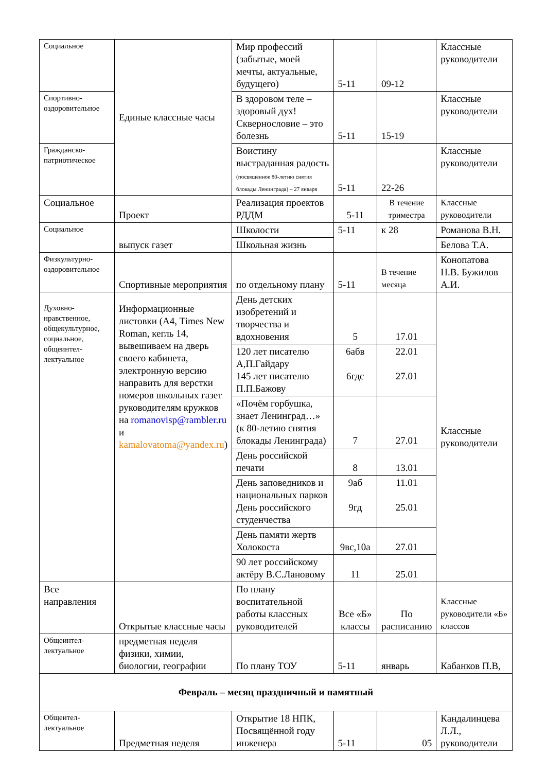| Социальное | Единые классные часы | Мир профессий (забытые, моей мечты, актуальные, будущего) | 5-11 | 09-12 | Классные руководители |
| Спортивно-оздоровительное | | В здоровом теле – здоровый дух! Сквернословие – это болезнь | 5-11 | 15-19 | Классные руководители |
| Гражданско-патриотическое | | Воистину выстраданная радость (посвященное 80-летию снятия блокады Ленинграда) – 27 января | 5-11 | 22-26 | Классные руководители |
| Социальное | Проект | Реализация проектов РДДМ | 5-11 | В течение триместра | Классные руководители |
| Социальное | выпуск газет | Школости | 5-11 | к 28 | Романова В.Н. |
| | | Школьная жизнь | | | Белова Т.А. |
| Физкультурно-оздоровительное | Спортивные мероприятия | по отдельному плану | 5-11 | В течение месяца | Конопатова Н.В. Бужилов А.И. |
| Духовно-нравственное, общекультурное, социальное, общеинтел-лектуальное | Информационные листовки (А4, Times New Roman, кегль 14, вывешиваем на дверь своего кабинета, электронную версию направить для верстки номеров школьных газет руководителям кружков на romanovisp@rambler.ru и kamalovatoma@yandex.ru ) | День детских изобретений и творчества и вдохновения | 5 | 17.01 | Классные руководители |
| | | 120 лет писателю А,П.Гайдару 145 лет писателю П.П.Бажову | 6абв 6гдс | 22.01 27.01 | |
| | | «Почём горбушка, знает Ленинград…» (к 80-летию снятия блокады Ленинграда) | 7 | 27.01 | |
| | | День российской печати | 8 | 13.01 | |
| | | День заповедников и национальных парков День российского студенчества | 9аб 9гд | 11.01 25.01 | |
| | | День памяти жертв Холокоста | 9вс,10а | 27.01 | |
| | | 90 лет российскому актёру В.С.Лановому | 11 | 25.01 | |
| Все направления | Открытые классные часы | По плану воспитательной работы классных руководителей | Все «Б» классы | По расписанию | Классные руководители «Б» классов |
| Общеинтел-лектуальное | предметная неделя физики, химии, биологии, географии | По плану ТОУ | 5-11 | январь | Кабанков П.В, |
| Февраль – месяц праздничный и памятный | | | | | |
| Общеител-лектуальное | Предметная неделя | Открытие 18 НПК, Посвящённой году инженера | 5-11 | 05 | Кандалинцева Л.Л., руководители |